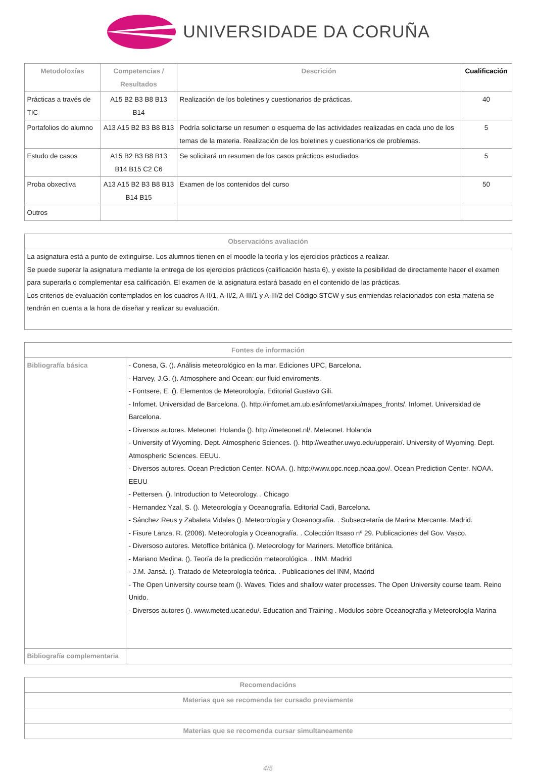UNIVERSIDADE DA CORUÑA
| Metodoloxías | Competencias / Resultados | Descrición | Cualificación |
| --- | --- | --- | --- |
| Prácticas a través de TIC | A15 B2 B3 B8 B13 B14 | Realización de los boletines y cuestionarios de prácticas. | 40 |
| Portafolios do alumno | A13 A15 B2 B3 B8 B13 | Podría solicitarse un resumen o esquema de las actividades realizadas en cada uno de los temas de la materia. Realización de los boletines y cuestionarios de problemas. | 5 |
| Estudo de casos | A15 B2 B3 B8 B13 B14 B15 C2 C6 | Se solicitará un resumen de los casos prácticos estudiados | 5 |
| Proba obxectiva | A13 A15 B2 B3 B8 B13 B14 B15 | Examen de los contenidos del curso | 50 |
| Outros | | | |
| Observacións avaliación |
| --- |
| La asignatura está a punto de extinguirse. Los alumnos tienen en el moodle la teoría y los ejercicios prácticos a realizar. Se puede superar la asignatura mediante la entrega de los ejercicios prácticos (calificación hasta 6), y existe la posibilidad de directamente hacer el examen para superarla o complementar esa calificación. El examen de la asignatura estará basado en el contenido de las prácticas. Los criterios de evaluación contemplados en los cuadros A-II/1, A-II/2, A-III/1 y A-III/2 del Código STCW y sus enmiendas relacionados con esta materia se tendrán en cuenta a la hora de diseñar y realizar su evaluación. |
| Fontes de información | |
| --- | --- |
| Bibliografía básica | - Conesa, G. (). Análisis meteorológico en la mar. Ediciones UPC, Barcelona. - Harvey, J.G. (). Atmosphere and Ocean: our fluid enviroments. - Fontsere, E. (). Elementos de Meteorología. Editorial Gustavo Gili. - Infomet. Universidad de Barcelona. (). http://infomet.am.ub.es/infomet/arxiu/mapes_fronts/. Infomet. Universidad de Barcelona. - Diversos autores. Meteonet. Holanda (). http://meteonet.nl/. Meteonet. Holanda - University of Wyoming. Dept. Atmospheric Sciences. (). http://weather.uwyo.edu/upperair/. University of Wyoming. Dept. Atmospheric Sciences. EEUU. - Diversos autores. Ocean Prediction Center. NOAA. (). http://www.opc.ncep.noaa.gov/. Ocean Prediction Center. NOAA. EEUU - Pettersen. (). Introduction to Meteorology. . Chicago - Hernandez Yzal, S. (). Meteorología y Oceanografía. Editorial Cadi, Barcelona. - Sánchez Reus y Zabaleta Vidales (). Meteorología y Oceanografía. . Subsecretaría de Marina Mercante. Madrid. - Fisure Lanza, R. (2006). Meteorología y Oceanografía. . Colección Itsaso nº 29. Publicaciones del Gov. Vasco. - Diversoso autores. Metoffice británica (). Meteorology for Mariners. Metoffice británica. - Mariano Medina. (). Teoría de la predicción meteorológica. . INM. Madrid - J.M. Jansá. (). Tratado de Meteorología teórica. . Publicaciones del INM, Madrid - The Open University course team (). Waves, Tides and shallow water processes. The Open University course team. Reino Unido. - Diversos autores (). www.meted.ucar.edu/. Education and Training . Modulos sobre Oceanografía y Meteorología Marina |
| Bibliografía complementaria | |
| Recomendacións |
| --- |
| Materias que se recomenda ter cursado previamente |
| Materias que se recomenda cursar simultaneamente |
4/5